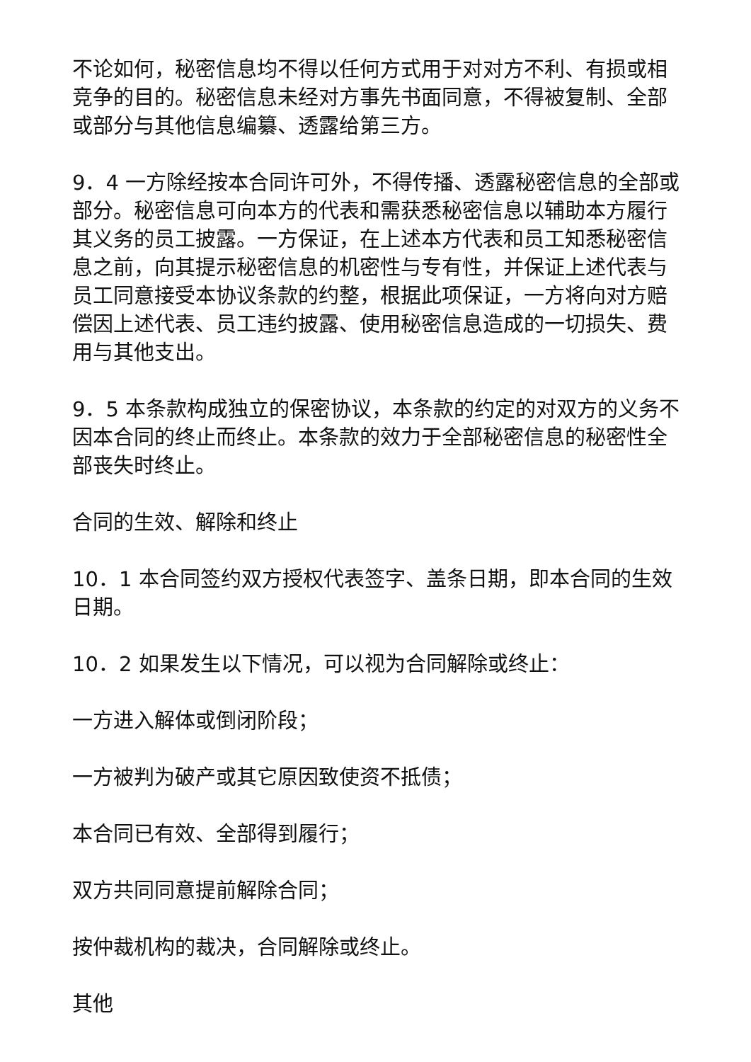不论如何，秘密信息均不得以任何方式用于对对方不利、有损或相竞争的目的。秘密信息未经对方事先书面同意，不得被复制、全部或部分与其他信息编纂、透露给第三方。
9．4 一方除经按本合同许可外，不得传播、透露秘密信息的全部或部分。秘密信息可向本方的代表和需获悉秘密信息以辅助本方履行其义务的员工披露。一方保证，在上述本方代表和员工知悉秘密信息之前，向其提示秘密信息的机密性与专有性，并保证上述代表与员工同意接受本协议条款的约整，根据此项保证，一方将向对方赔偿因上述代表、员工违约披露、使用秘密信息造成的一切损失、费用与其他支出。
9．5 本条款构成独立的保密协议，本条款的约定的对双方的义务不因本合同的终止而终止。本条款的效力于全部秘密信息的秘密性全部丧失时终止。
合同的生效、解除和终止
10．1 本合同签约双方授权代表签字、盖条日期，即本合同的生效日期。
10．2 如果发生以下情况，可以视为合同解除或终止：
一方进入解体或倒闭阶段；
一方被判为破产或其它原因致使资不抵债；
本合同已有效、全部得到履行；
双方共同同意提前解除合同；
按仲裁机构的裁决，合同解除或终止。
其他